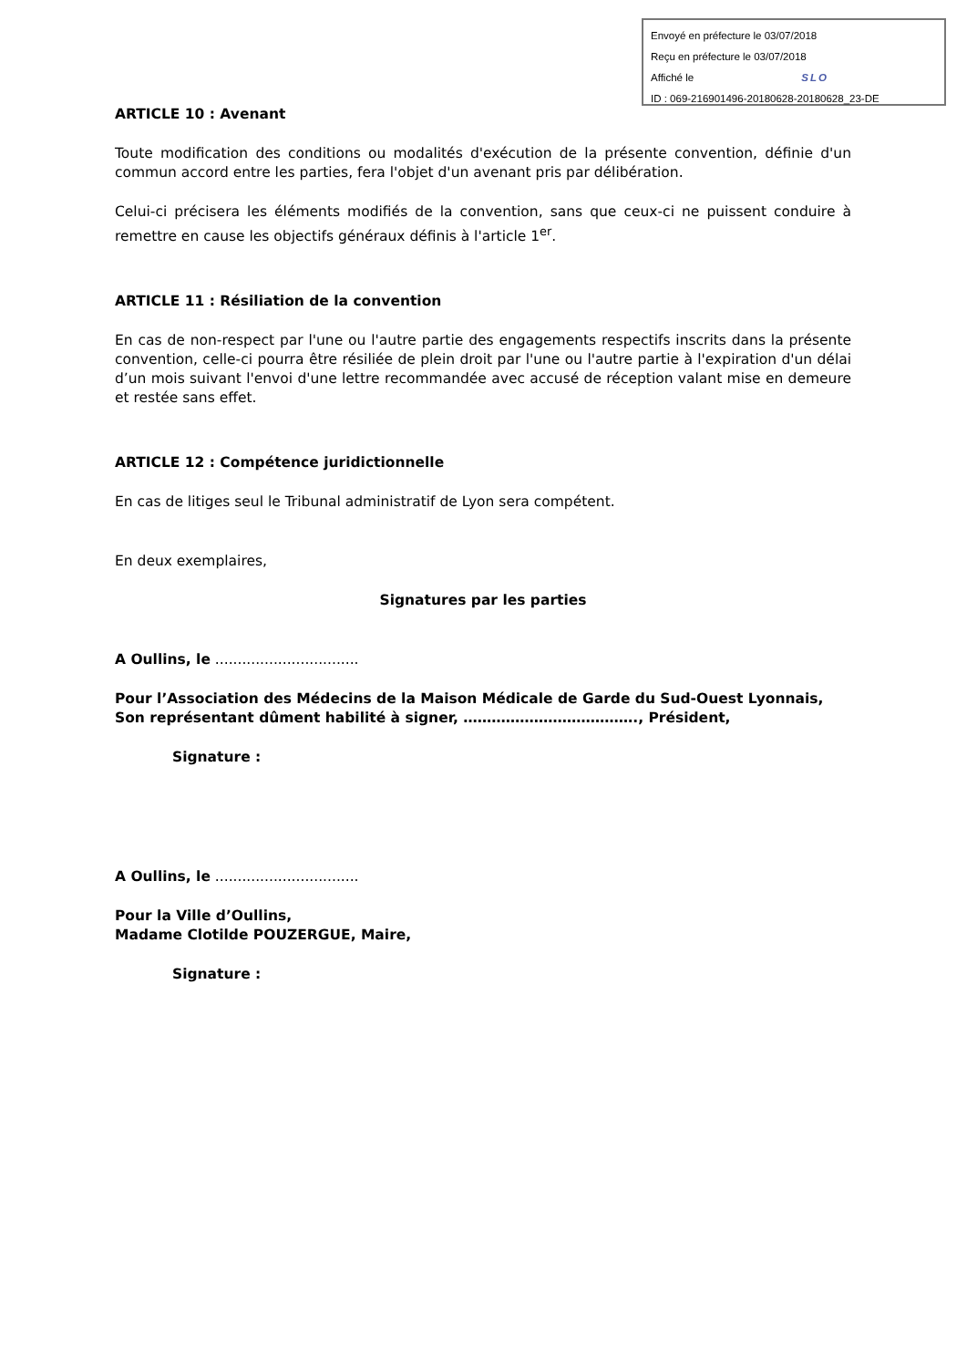Envoyé en préfecture le 03/07/2018
Reçu en préfecture le 03/07/2018
Affiché le SLO
ID : 069-216901496-20180628-20180628_23-DE
ARTICLE 10 : Avenant
Toute modification des conditions ou modalités d'exécution de la présente convention, définie d'un commun accord entre les parties, fera l'objet d'un avenant pris par délibération.
Celui-ci précisera les éléments modifiés de la convention, sans que ceux-ci ne puissent conduire à remettre en cause les objectifs généraux définis à l'article 1<sup>er</sup>.
ARTICLE 11 : Résiliation de la convention
En cas de non-respect par l'une ou l'autre partie des engagements respectifs inscrits dans la présente convention, celle-ci pourra être résiliée de plein droit par l'une ou l'autre partie à l'expiration d'un délai d’un mois suivant l'envoi d'une lettre recommandée avec accusé de réception valant mise en demeure et restée sans effet.
ARTICLE 12 : Compétence juridictionnelle
En cas de litiges seul le Tribunal administratif de Lyon sera compétent.
En deux exemplaires,
Signatures par les parties
A Oullins, le ................................
Pour l’Association des Médecins de la Maison Médicale de Garde du Sud-Ouest Lyonnais,
Son représentant dûment habilité à signer, ………………………………., Président,
Signature :
A Oullins, le ................................
Pour la Ville d’Oullins,
Madame Clotilde POUZERGUE, Maire,
Signature :